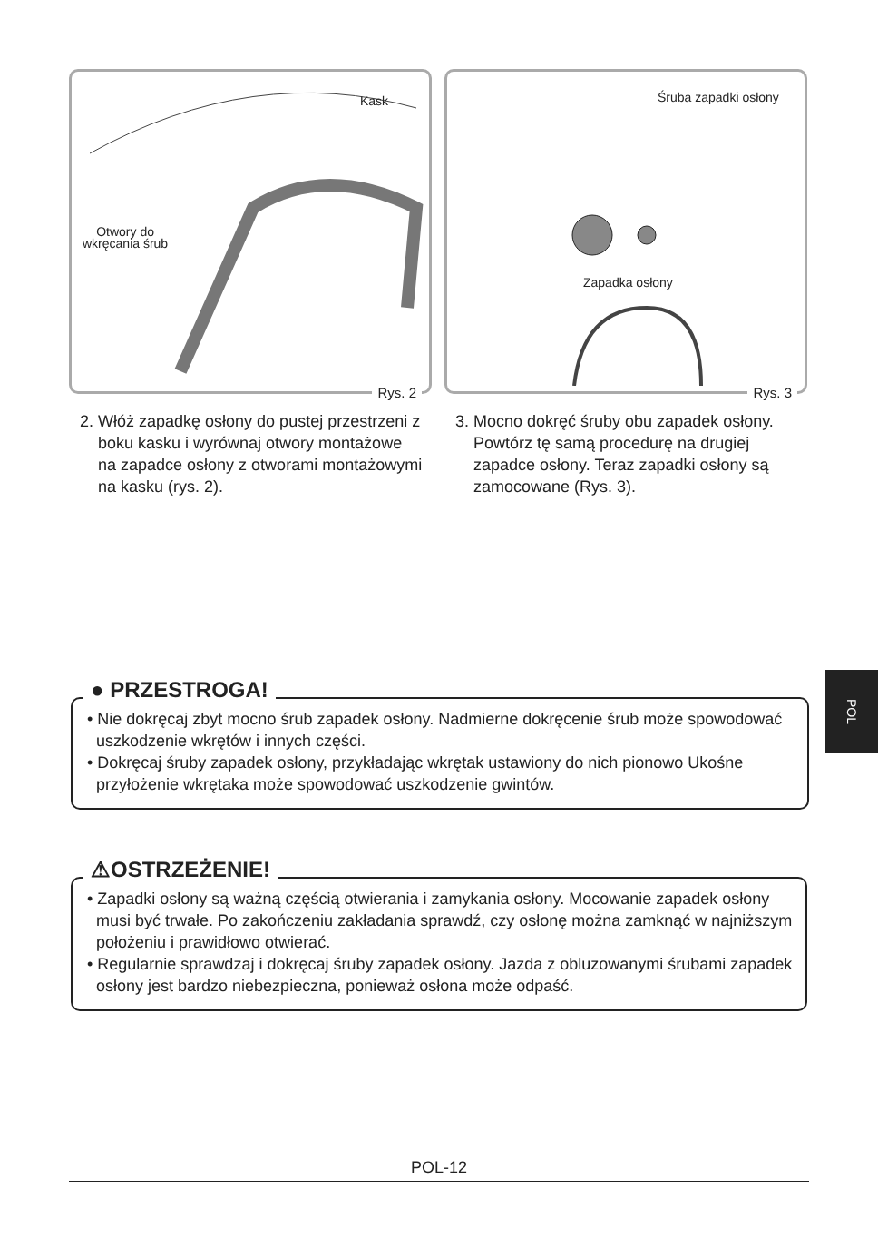Kask
Otwory do
wkręcania śrub
Rys. 2
2. Włóż zapadkę osłony do pustej przestrzeni z boku kasku i wyrównaj otwory montażowe na zapadce osłony z otworami montażowymi na kasku (rys. 2).
Śruba zapadki osłony
Zapadka osłony
Rys. 3
3. Mocno dokręć śruby obu zapadek osłony. Powtórz tę samą procedurę na drugiej zapadce osłony. Teraz zapadki osłony są zamocowane (Rys. 3).
● PRZESTROGA!
• Nie dokręcaj zbyt mocno śrub zapadek osłony. Nadmierne dokręcenie śrub może spowodować uszkodzenie wkrętów i innych części.
• Dokręcaj śruby zapadek osłony, przykładając wkrętak ustawiony do nich pionowo Ukośne przyłożenie wkrętaka może spowodować uszkodzenie gwintów.
⚠OSTRZEŻENIE!
• Zapadki osłony są ważną częścią otwierania i zamykania osłony. Mocowanie zapadek osłony musi być trwałe. Po zakończeniu zakładania sprawdź, czy osłonę można zamknąć w najniższym położeniu i prawidłowo otwierać.
• Regularnie sprawdzaj i dokręcaj śruby zapadek osłony. Jazda z obluzowanymi śrubami zapadek osłony jest bardzo niebezpieczna, ponieważ osłona może odpaść.
POL
POL-12